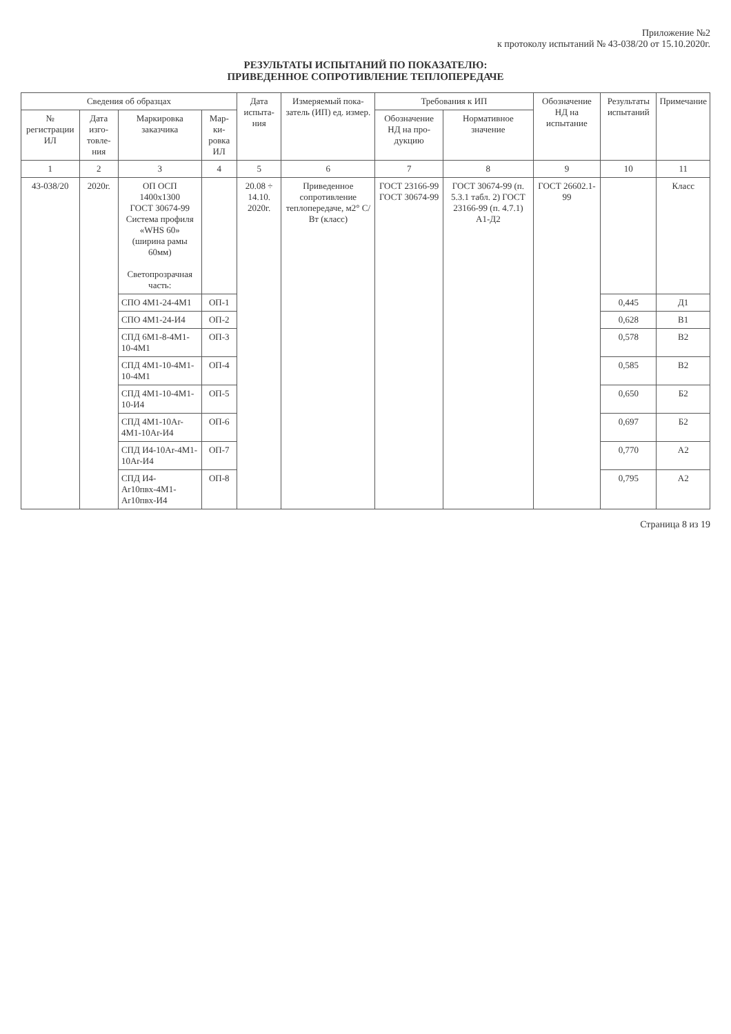Приложение №2
к протоколу испытаний № 43-038/20 от 15.10.2020г.
РЕЗУЛЬТАТЫ ИСПЫТАНИЙ ПО ПОКАЗАТЕЛЮ:
ПРИВЕДЕННОЕ СОПРОТИВЛЕНИЕ ТЕПЛОПЕРЕДАЧЕ
| Сведения об образцах | | | | Дата испыта-ния | Измеряемый пока-затель (ИП) ед. измер. | Требования к ИП | | Обозначение НД на испытание | Результаты испытаний | Примечание |
| --- | --- | --- | --- | --- | --- | --- | --- | --- | --- | --- |
| № регистрации ИЛ | Дата изго-товле-ния | Маркировка заказчика | Мар-ки-ровка ИЛ | | | Обозначение НД на про-дукцию | Нормативное значение | | | |
| 1 | 2 | 3 | 4 | 5 | 6 | 7 | 8 | 9 | 10 | 11 |
| 43-038/20 | 2020г. | ОП ОСП 1400х1300 ГОСТ 30674-99 Система профиля «WHS 60» (ширина рамы 60мм) Светопрозрачная часть: | | 20.08 ÷ 14.10. 2020г. | Приведенное сопротивление теплопередаче, м2° С/Вт (класс) | ГОСТ 23166-99 ГОСТ 30674-99 | ГОСТ 30674-99 (п. 5.3.1 табл. 2) ГОСТ 23166-99 (п. 4.7.1) А1-Д2 | ГОСТ 26602.1-99 | | Класс |
| | | СПО 4М1-24-4М1 | ОП-1 | | | | | | 0,445 | Д1 |
| | | СПО 4М1-24-И4 | ОП-2 | | | | | | 0,628 | В1 |
| | | СПД 6М1-8-4М1-10-4М1 | ОП-3 | | | | | | 0,578 | В2 |
| | | СПД 4М1-10-4М1-10-4М1 | ОП-4 | | | | | | 0,585 | В2 |
| | | СПД 4М1-10-4М1-10-И4 | ОП-5 | | | | | | 0,650 | Б2 |
| | | СПД 4М1-10Ar-4М1-10Ar-И4 | ОП-6 | | | | | | 0,697 | Б2 |
| | | СПД И4-10Ar-4М1-10Ar-И4 | ОП-7 | | | | | | 0,770 | А2 |
| | | СПД И4-Ar10пвх-4М1-Ar10пвх-И4 | ОП-8 | | | | | | 0,795 | А2 |
Страница 8 из 19